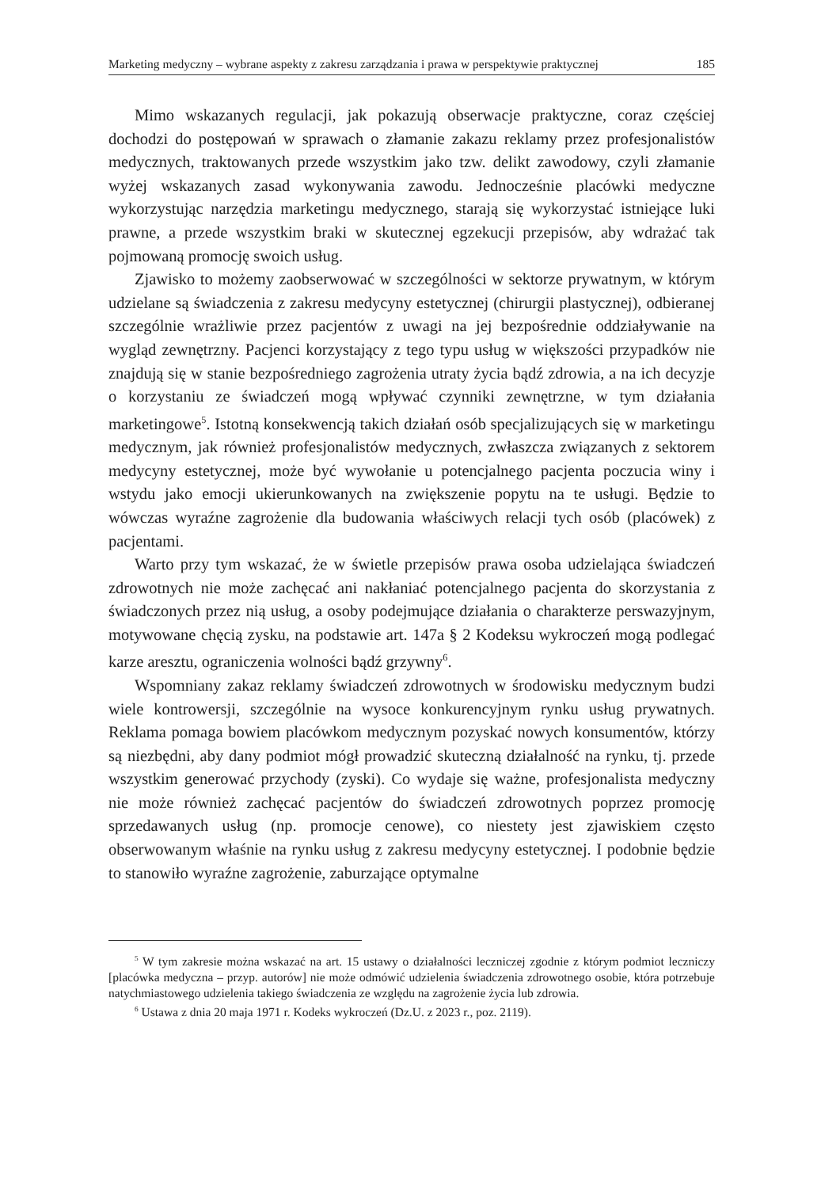Marketing medyczny – wybrane aspekty z zakresu zarządzania i prawa w perspektywie praktycznej 185
Mimo wskazanych regulacji, jak pokazują obserwacje praktyczne, coraz częściej dochodzi do postępowań w sprawach o złamanie zakazu reklamy przez profesjonalistów medycznych, traktowanych przede wszystkim jako tzw. delikt zawodowy, czyli złamanie wyżej wskazanych zasad wykonywania zawodu. Jednocześnie placówki medyczne wykorzystując narzędzia marketingu medycznego, starają się wykorzystać istniejące luki prawne, a przede wszystkim braki w skutecznej egzekucji przepisów, aby wdrażać tak pojmowaną promocję swoich usług.
Zjawisko to możemy zaobserwować w szczególności w sektorze prywatnym, w którym udzielane są świadczenia z zakresu medycyny estetycznej (chirurgii plastycznej), odbieranej szczególnie wrażliwie przez pacjentów z uwagi na jej bezpośrednie oddziaływanie na wygląd zewnętrzny. Pacjenci korzystający z tego typu usług w większości przypadków nie znajdują się w stanie bezpośredniego zagrożenia utraty życia bądź zdrowia, a na ich decyzje o korzystaniu ze świadczeń mogą wpływać czynniki zewnętrzne, w tym działania marketingowe<sup>5</sup>. Istotną konsekwencją takich działań osób specjalizujących się w marketingu medycznym, jak również profesjonalistów medycznych, zwłaszcza związanych z sektorem medycyny estetycznej, może być wywołanie u potencjalnego pacjenta poczucia winy i wstydu jako emocji ukierunkowanych na zwiększenie popytu na te usługi. Będzie to wówczas wyraźne zagrożenie dla budowania właściwych relacji tych osób (placówek) z pacjentami.
Warto przy tym wskazać, że w świetle przepisów prawa osoba udzielająca świadczeń zdrowotnych nie może zachęcać ani nakłaniać potencjalnego pacjenta do skorzystania z świadczonych przez nią usług, a osoby podejmujące działania o charakterze perswazyjnym, motywowane chęcią zysku, na podstawie art. 147a § 2 Kodeksu wykroczeń mogą podlegać karze aresztu, ograniczenia wolności bądź grzywny<sup>6</sup>.
Wspomniany zakaz reklamy świadczeń zdrowotnych w środowisku medycznym budzi wiele kontrowersji, szczególnie na wysoce konkurencyjnym rynku usług prywatnych. Reklama pomaga bowiem placówkom medycznym pozyskać nowych konsumentów, którzy są niezbędni, aby dany podmiot mógł prowadzić skuteczną działalność na rynku, tj. przede wszystkim generować przychody (zyski). Co wydaje się ważne, profesjonalista medyczny nie może również zachęcać pacjentów do świadczeń zdrowotnych poprzez promocję sprzedawanych usług (np. promocje cenowe), co niestety jest zjawiskiem często obserwowanym właśnie na rynku usług z zakresu medycyny estetycznej. I podobnie będzie to stanowiło wyraźne zagrożenie, zaburzające optymalne
<sup>5</sup> W tym zakresie można wskazać na art. 15 ustawy o działalności leczniczej zgodnie z którym podmiot leczniczy [placówka medyczna – przyp. autorów] nie może odmówić udzielenia świadczenia zdrowotnego osobie, która potrzebuje natychmiastowego udzielenia takiego świadczenia ze względu na zagrożenie życia lub zdrowia.
<sup>6</sup> Ustawa z dnia 20 maja 1971 r. Kodeks wykroczeń (Dz.U. z 2023 r., poz. 2119).